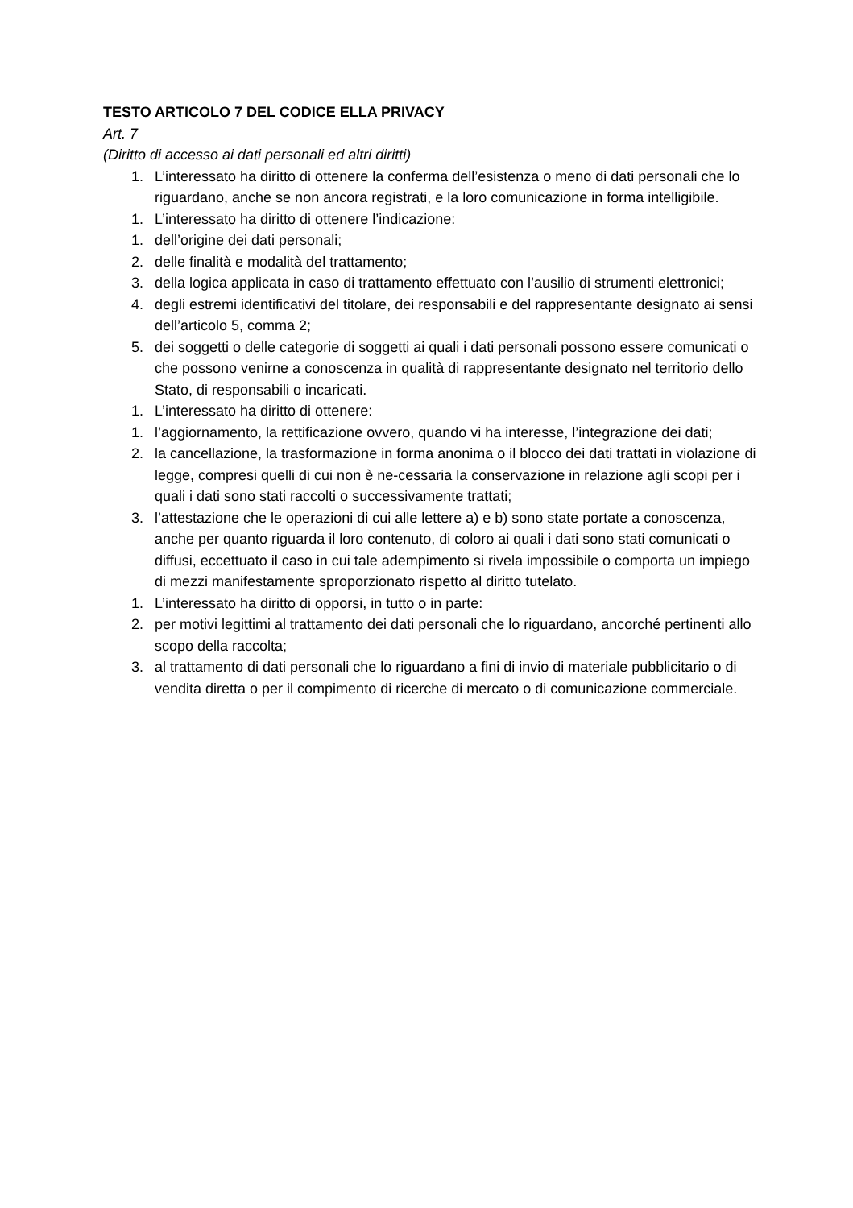TESTO ARTICOLO 7 DEL CODICE ELLA PRIVACY
Art. 7
(Diritto di accesso ai dati personali ed altri diritti)
1. L’interessato ha diritto di ottenere la conferma dell’esistenza o meno di dati personali che lo riguardano, anche se non ancora registrati, e la loro comunicazione in forma intelligibile.
1. L’interessato ha diritto di ottenere l’indicazione:
1. dell’origine dei dati personali;
2. delle finalità e modalità del trattamento;
3. della logica applicata in caso di trattamento effettuato con l’ausilio di strumenti elettronici;
4. degli estremi identificativi del titolare, dei responsabili e del rappresentante designato ai sensi dell’articolo 5, comma 2;
5. dei soggetti o delle categorie di soggetti ai quali i dati personali possono essere comunicati o che possono venirne a conoscenza in qualità di rappresentante designato nel territorio dello Stato, di responsabili o incaricati.
1. L’interessato ha diritto di ottenere:
1. l’aggiornamento, la rettificazione ovvero, quando vi ha interesse, l’integrazione dei dati;
2. la cancellazione, la trasformazione in forma anonima o il blocco dei dati trattati in violazione di legge, compresi quelli di cui non è ne-cessaria la conservazione in relazione agli scopi per i quali i dati sono stati raccolti o successivamente trattati;
3. l’attestazione che le operazioni di cui alle lettere a) e b) sono state portate a conoscenza, anche per quanto riguarda il loro contenuto, di coloro ai quali i dati sono stati comunicati o diffusi, eccettuato il caso in cui tale adempimento si rivela impossibile o comporta un impiego di mezzi manifestamente sproporzionato rispetto al diritto tutelato.
1. L’interessato ha diritto di opporsi, in tutto o in parte:
2. per motivi legittimi al trattamento dei dati personali che lo riguardano, ancorché pertinenti allo scopo della raccolta;
3. al trattamento di dati personali che lo riguardano a fini di invio di materiale pubblicitario o di vendita diretta o per il compimento di ricerche di mercato o di comunicazione commerciale.